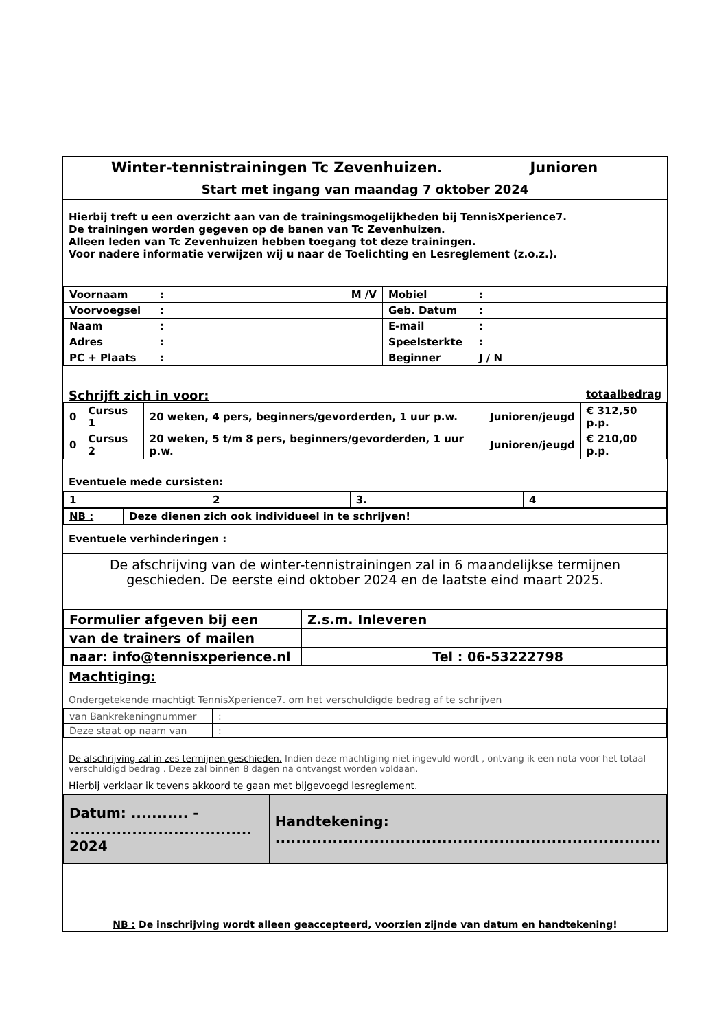Winter-tennistrainingen Tc Zevenhuizen. Junioren
Start met ingang van maandag 7 oktober 2024
Hierbij treft u een overzicht aan van de trainingsmogelijkheden bij TennisXperience7.
De trainingen worden gegeven op de banen van Tc Zevenhuizen.
Alleen leden van Tc Zevenhuizen hebben toegang tot deze trainingen.
Voor nadere informatie verwijzen wij u naar de Toelichting en Lesreglement (z.o.z.).
| Voornaam | : M /V | Mobiel | : |
| Voorvoegsel | : | Geb. Datum | : |
| Naam | : | E-mail | : |
| Adres | : | Speelsterkte | : |
| PC + Plaats | : | Beginner | J / N |
Schrijft zich in voor: totaalbedrag
| 0 | Cursus 1 | 20 weken, 4 pers, beginners/gevorderden, 1 uur p.w. | Junioren/jeugd | € 312,50 p.p. |
| 0 | Cursus 2 | 20 weken, 5 t/m 8 pers, beginners/gevorderden, 1 uur p.w. | Junioren/jeugd | € 210,00 p.p. |
Eventuele mede cursisten:
| 1 | 2 | 3. | 4 |
| NB : | Deze dienen zich ook individueel in te schrijven! |
Eventuele verhinderingen :
De afschrijving van de winter-tennistrainingen zal in 6 maandelijkse termijnen geschieden. De eerste eind oktober 2024 en de laatste eind maart 2025.
| Formulier afgeven bij een | Z.s.m. Inleveren | |
| van de trainers of mailen | | |
| naar: info@tennisxperience.nl | | Tel : 06-53222798 |
Machtiging:
Ondergetekende machtigt TennisXperience7. om het verschuldigde bedrag af te schrijven
| van Bankrekeningnummer | : | |
| Deze staat op naam van | : | |
De afschrijving zal in zes termijnen geschieden. Indien deze machtiging niet ingevuld wordt , ontvang ik een nota voor het totaal verschuldigd bedrag . Deze zal binnen 8 dagen na ontvangst worden voldaan.
Hierbij verklaar ik tevens akkoord te gaan met bijgevoegd lesreglement.
| Datum: ........... - ................................... 2024 | Handtekening: .......................................................................... |
NB : De inschrijving wordt alleen geaccepteerd, voorzien zijnde van datum en handtekening!